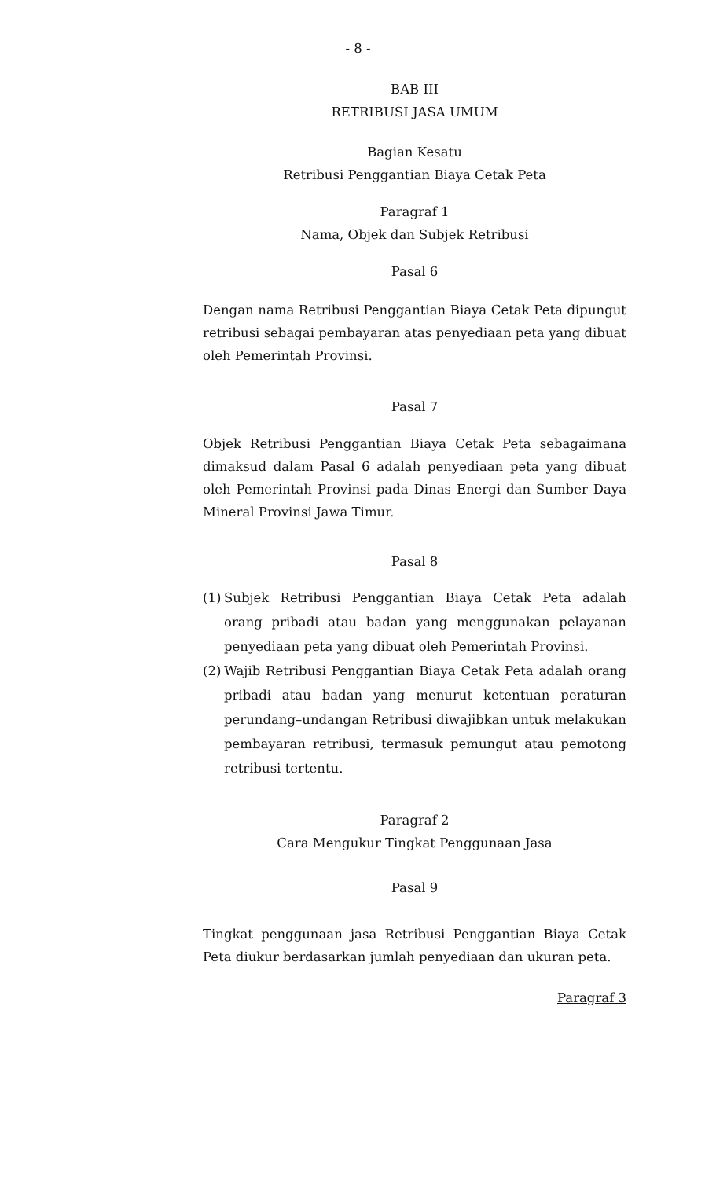- 8 -
BAB III
RETRIBUSI JASA UMUM
Bagian Kesatu
Retribusi Penggantian Biaya Cetak Peta
Paragraf 1
Nama, Objek dan Subjek Retribusi
Pasal 6
Dengan nama Retribusi Penggantian Biaya Cetak Peta dipungut retribusi sebagai pembayaran atas penyediaan peta yang dibuat oleh Pemerintah Provinsi.
Pasal 7
Objek Retribusi Penggantian Biaya Cetak Peta sebagaimana dimaksud dalam Pasal 6 adalah penyediaan peta yang dibuat oleh Pemerintah Provinsi pada Dinas Energi dan Sumber Daya Mineral Provinsi Jawa Timur.
Pasal 8
(1) Subjek Retribusi Penggantian Biaya Cetak Peta adalah orang pribadi atau badan yang menggunakan pelayanan penyediaan peta yang dibuat oleh Pemerintah Provinsi.
(2) Wajib Retribusi Penggantian Biaya Cetak Peta adalah orang pribadi atau badan yang menurut ketentuan peraturan perundang–undangan Retribusi diwajibkan untuk melakukan pembayaran retribusi, termasuk pemungut atau pemotong retribusi tertentu.
Paragraf 2
Cara Mengukur Tingkat Penggunaan Jasa
Pasal 9
Tingkat penggunaan jasa Retribusi Penggantian Biaya Cetak Peta diukur berdasarkan jumlah penyediaan dan ukuran peta.
Paragraf 3